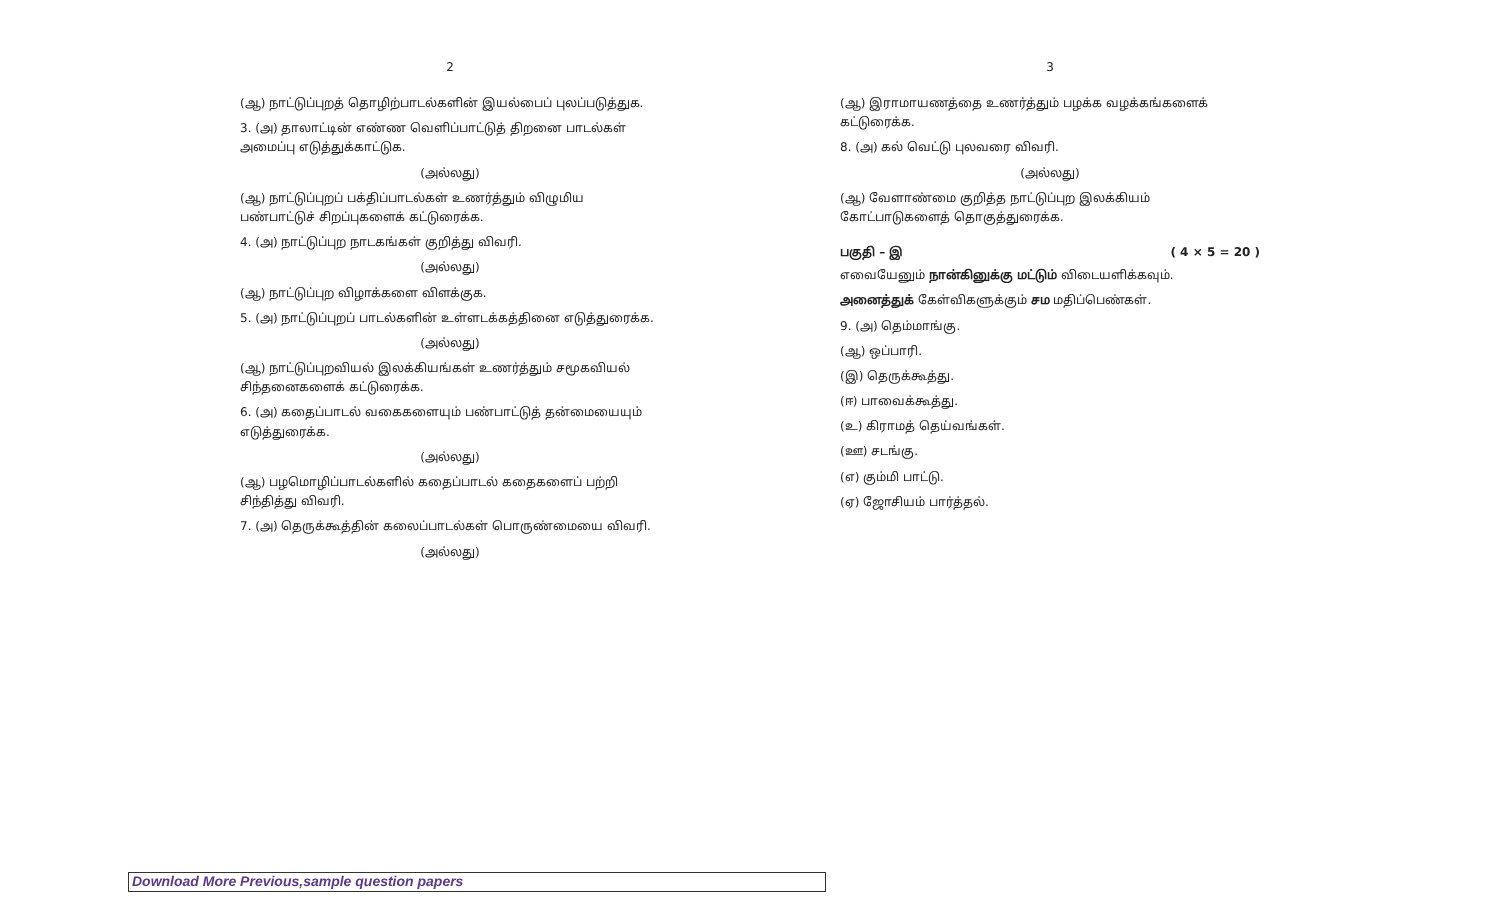2
(ஆ) நாட்டுப்புறத் தொழிற்பாடல்களின் இயல்பைப் புலப்படுத்துக.
3. (அ) தாலாட்டின் எண்ண வெளிப்பாட்டுத் திறனை பாடல்கள் அமைப்பு எடுத்துக்காட்டுக.
(அல்லது)
(ஆ) நாட்டுப்புறப் பக்திப்பாடல்கள் உணர்த்தும் விழுமிய பண்பாட்டுச் சிறப்புகளைக் கட்டுரைக்க.
4. (அ) நாட்டுப்புற நாடகங்கள் குறித்து விவரி.
(அல்லது)
(ஆ) நாட்டுப்புற விழாக்களை விளக்குக.
5. (அ) நாட்டுப்புறப் பாடல்களின் உள்ளடக்கத்தினை எடுத்துரைக்க.
(அல்லது)
(ஆ) நாட்டுப்புறவியல் இலக்கியங்கள் உணர்த்தும் சமூகவியல் சிந்தனைகளைக் கட்டுரைக்க.
6. (அ) கதைப்பாடல் வகைகளையும் பண்பாட்டுத் தன்மையையும் எடுத்துரைக்க.
(அல்லது)
(ஆ) பழமொழிப்பாடல்களில் கதைப்பாடல் கதைகளைப் பற்றி சிந்தித்து விவரி.
7. (அ) தெருக்கூத்தின் கலைப்பாடல்கள் பொருண்மையை விவரி.
(அல்லது)
3
(ஆ) இராமாயணத்தை உணர்த்தும் பழக்க வழக்கங்களைக் கட்டுரைக்க.
8. (அ) கல் வெட்டு புலவரை விவரி.
(அல்லது)
(ஆ) வேளாண்மை குறித்த நாட்டுப்புற இலக்கியம் கோட்பாடுகளைத் தொகுத்துரைக்க.
பகுதி – இ ( 4 × 5 = 20 )
எவையேனும் நான்கினுக்கு மட்டும் விடையளிக்கவும்.
அனைத்துக் கேள்விகளுக்கும் சம மதிப்பெண்கள்.
9. (அ) தெம்மாங்கு.
(ஆ) ஒப்பாரி.
(இ) தெருக்கூத்து.
(ஈ) பாவைக்கூத்து.
(உ) கிராமத் தெய்வங்கள்.
(ஊ) சடங்கு.
(எ) கும்மி பாட்டு.
(ஏ) ஜோசியம் பார்த்தல்.
Download More Previous,sample question papers